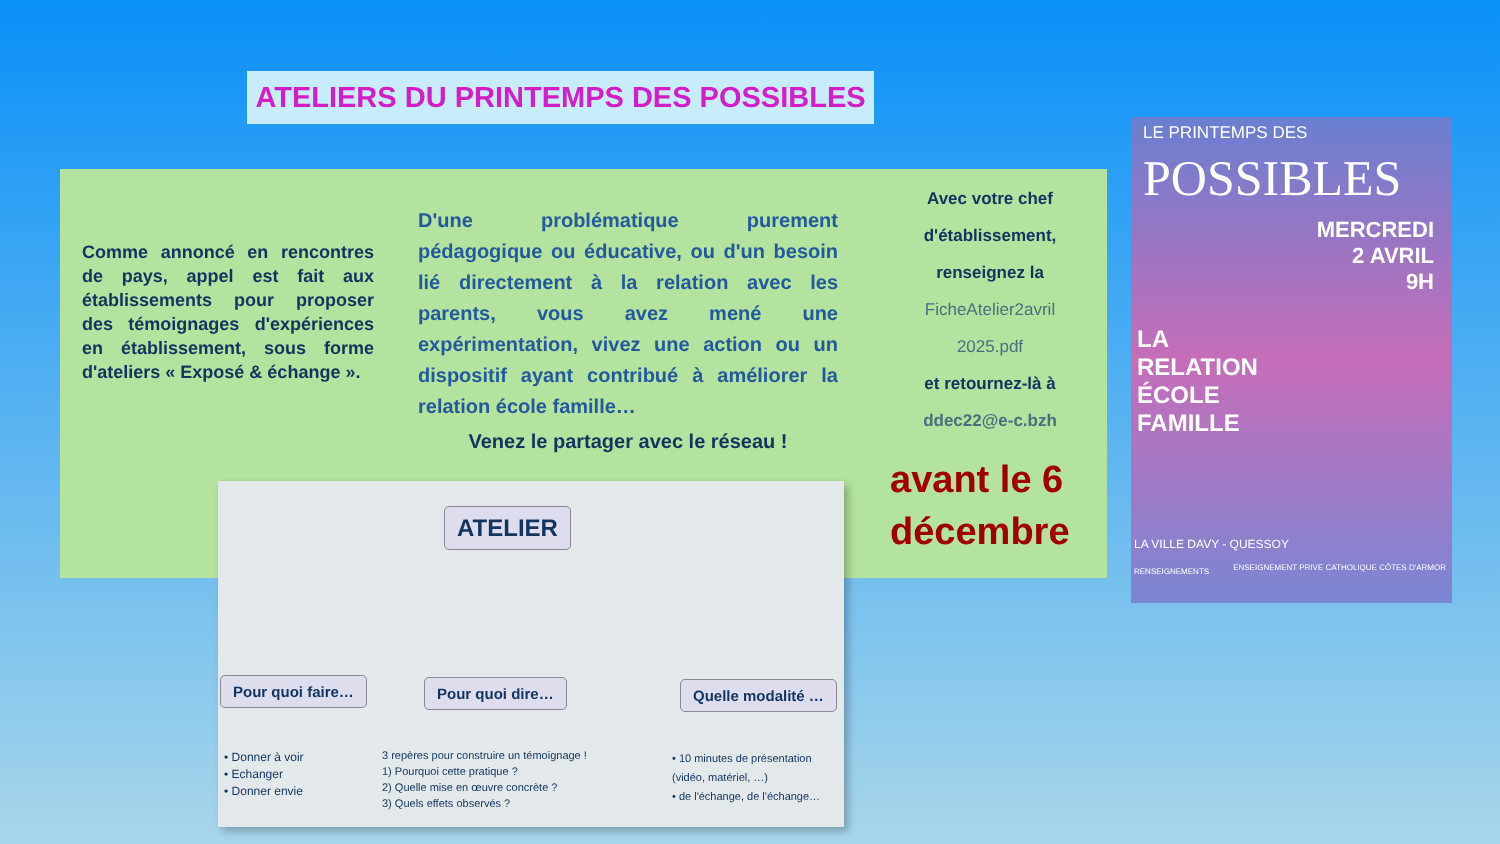ATELIERS DU PRINTEMPS DES POSSIBLES
Comme annoncé en rencontres de pays, appel est fait aux établissements pour proposer des témoignages d'expériences en établissement, sous forme d'ateliers « Exposé & échange ».
D'une problématique purement pédagogique ou éducative, ou d'un besoin lié directement à la relation avec les parents, vous avez mené une expérimentation, vivez une action ou un dispositif ayant contribué à améliorer la relation école famille…
Venez le partager avec le réseau !
Avec votre chef d'établissement, renseignez la
FicheAtelier2avril 2025.pdf
et retournez-là à
ddec22@e-c.bzh
avant le 6 décembre
ATELIER
Pour quoi faire… Pour quoi dire… Quelle modalité …
• Donner à voir
• Echanger
• Donner envie
3 repères pour construire un témoignage !
1) Pourquoi cette pratique ?
2) Quelle mise en œuvre concrète ?
3) Quels effets observés ?
• 10 minutes de présentation (vidéo, matériel, …)
• de l'échange, de l'échange…
LE PRINTEMPS DES
POSSIBLES
MERCREDI
2 AVRIL
9H
LA
RELATION
ÉCOLE
FAMILLE
LA VILLE DAVY - QUESSOY
RENSEIGNEMENTS
ENSEIGNEMENT PRIVE CATHOLIQUE CÔTES D'ARMOR